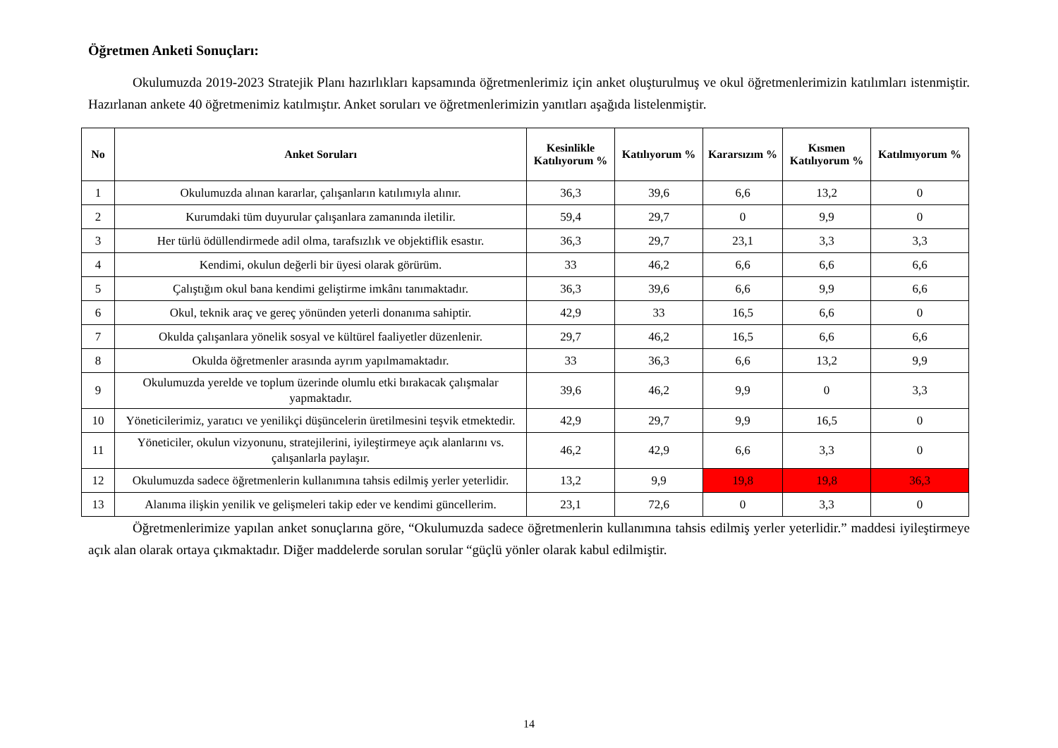Öğretmen Anketi Sonuçları:
Okulumuzda 2019-2023 Stratejik Planı hazırlıkları kapsamında öğretmenlerimiz için anket oluşturulmuş ve okul öğretmenlerimizin katılımları istenmiştir. Hazırlanan ankete 40 öğretmenimiz katılmıştır. Anket soruları ve öğretmenlerimizin yanıtları aşağıda listelenmiştir.
| No | Anket Soruları | Kesinlikle Katılıyorum % | Katılıyorum % | Kararsızım % | Kısmen Katılıyorum % | Katılmıyorum % |
| --- | --- | --- | --- | --- | --- | --- |
| 1 | Okulumuzda alınan kararlar, çalışanların katılımıyla alınır. | 36,3 | 39,6 | 6,6 | 13,2 | 0 |
| 2 | Kurumdaki tüm duyurular çalışanlara zamanında iletilir. | 59,4 | 29,7 | 0 | 9,9 | 0 |
| 3 | Her türlü ödüllendirmede adil olma, tarafsızlık ve objektiflik esastır. | 36,3 | 29,7 | 23,1 | 3,3 | 3,3 |
| 4 | Kendimi, okulun değerli bir üyesi olarak görürüm. | 33 | 46,2 | 6,6 | 6,6 | 6,6 |
| 5 | Çalıştığım okul bana kendimi geliştirme imkânı tanımaktadır. | 36,3 | 39,6 | 6,6 | 9,9 | 6,6 |
| 6 | Okul, teknik araç ve gereç yönünden yeterli donanıma sahiptir. | 42,9 | 33 | 16,5 | 6,6 | 0 |
| 7 | Okulda çalışanlara yönelik sosyal ve kültürel faaliyetler düzenlenir. | 29,7 | 46,2 | 16,5 | 6,6 | 6,6 |
| 8 | Okulda öğretmenler arasında ayrım yapılmamaktadır. | 33 | 36,3 | 6,6 | 13,2 | 9,9 |
| 9 | Okulumuzda yerelde ve toplum üzerinde olumlu etki bırakacak çalışmalar yapmaktadır. | 39,6 | 46,2 | 9,9 | 0 | 3,3 |
| 10 | Yöneticilerimiz, yaratıcı ve yenilikçi düşüncelerin üretilmesini teşvik etmektedir. | 42,9 | 29,7 | 9,9 | 16,5 | 0 |
| 11 | Yöneticiler, okulun vizyonunu, stratejilerini, iyileştirmeye açık alanlarını vs. çalışanlarla paylaşır. | 46,2 | 42,9 | 6,6 | 3,3 | 0 |
| 12 | Okulumuzda sadece öğretmenlerin kullanımına tahsis edilmiş yerler yeterlidir. | 13,2 | 9,9 | 19,8 | 19,8 | 36,3 |
| 13 | Alanıma ilişkin yenilik ve gelişmeleri takip eder ve kendimi güncellerim. | 23,1 | 72,6 | 0 | 3,3 | 0 |
Öğretmenlerimize yapılan anket sonuçlarına göre, “Okulumuzda sadece öğretmenlerin kullanımına tahsis edilmiş yerler yeterlidir.” maddesi iyileştirmeye açık alan olarak ortaya çıkmaktadır. Diğer maddelerde sorulan sorular “güçlü yönler olarak kabul edilmiştir.
14